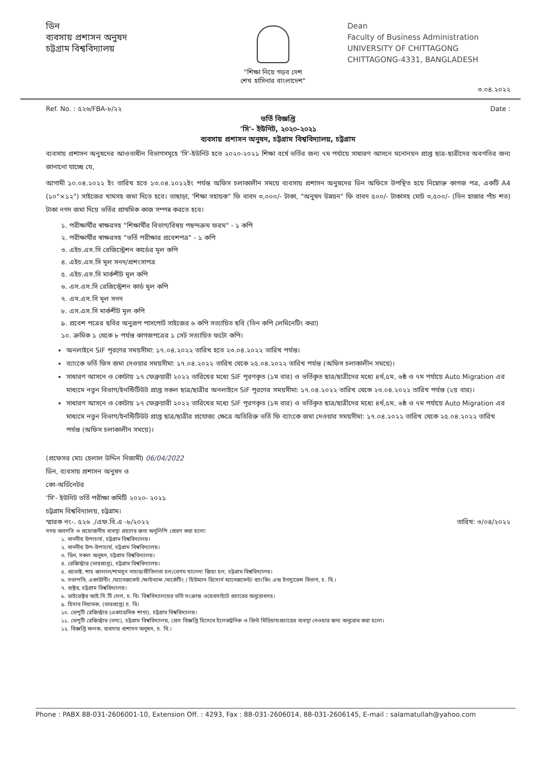ডিন
ব্যবসায় প্রশাসন অনুষদ
চট্টগ্রাম বিশ্ববিদ্যালয়
"শিক্ষা নিয়ে গড়ব দেশ
শেখ হাসিনার বাংলাদেশ"
Dean
Faculty of Business Administration
UNIVERSITY OF CHITTAGONG
CHITTAGONG-4331, BANGLADESH
৩.০৪.২০২২
Ref. No. : ৫২৬/FBA-৮/২২ Date :
ভর্তি বিজ্ঞপ্তি
'সি'- ইউনিট, ২০২০-২০২১
ব্যবসায় প্রশাসন অনুষদ, চট্টগ্রাম বিশ্ববিদ্যালয়, চট্টগ্রাম
ব্যবসায় প্রশাসন অনুষদের আওতাধীন বিভাগসমূহে 'সি'-ইউনিট হতে ২০২০-২০২১ শিক্ষা বর্ষে ভর্তির জন্য ৭ম পর্যায়ে সাধারণ আসনে মনোনয়ন প্রাপ্ত ছাত্র-ছাত্রীদের অবগতির জন্য জানানো যাচ্ছে যে,
আগামী ১০.০৪.২০২২ ইং তারিখ হতে ১৩.০৪.২০২২ইং পর্যন্ত অফিস চলাকালীন সময়ে ব্যবসায় প্রশাসন অনুষদের ডিন অফিসে উপস্থিত হয়ে নিম্নোক্ত কাগজ পত্র, একটি A4 (১০"×১২") সাইজের খামসহ জমা দিতে হবে। তাছাড়া, 'শিক্ষা সহায়ক" ফি বাবদ ৩,০০০/- টাকা, "অনুষদ উন্নয়ন" ফি বাবদ ৫০০/- টাকাসহ মোট ৩,৫০০/- (তিন হাজার পাঁচ শত) টাকা নগদ জমা দিয়ে ভর্তির প্রাথমিক কাজ সম্পন্ন করতে হবে।
১. পরীক্ষার্থীর স্বাক্ষরসহ "শিক্ষার্থীর বিভাগ/বিষয় পছন্দক্রম ফরম" - ১ কপি
২. পরীক্ষার্থীর স্বাক্ষরসহ "ভর্তি পরীক্ষার প্রবেশপত্র" - ১ কপি
৩. এইচ.এস.সি রেজিস্ট্রেশন কার্ডের মূল কপি
৪. এইচ.এস.সি মূল সনদ/প্রশংসাপত্র
৫. এইচ.এস.সি মার্কশীট মূল কপি
৬. এস.এস.সি রেজিস্ট্রেশন কার্ড মূল কপি
৭. এস.এস.সি মূল সনদ
৮. এস.এস.সি মার্কশীট মূল কপি
৯. প্রবেশ পত্রের ছবির অনুরূপ পাসপোর্ট সাইজের ৬ কপি সত্যায়িত ছবি (তিন কপি লেমিনেটিং করা)
১০. ক্রমিক ১ থেকে ৮ পর্যন্ত কাগজপত্রের ১ সেট সত্যায়িত ফটো কপি।
অনলাইনে SIF পূরণের সময়সীমা: ১৭.০৪.২০২২ তারিখ হতে ২৩.০৪.২০২২ তারিখ পর্যন্ত।
ব্যাংকে ভর্তি ফিস জমা দেওয়ার সময়সীমা: ১৭.০৪.২০২২ তারিখ থেকে ২৫.০৪.২০২২ তারিখ পর্যন্ত (অফিস চলাকালীন সময়ে)।
সাধারণ আসনে ও কোটায় ১৭ ফেব্রুয়ারী ২০২২ তারিখের মধ্যে SIF পূরণকৃত (১ম বার) ও ভর্তিকৃত ছাত্র/ছাত্রীদের মধ্যে ৪র্থ,৫ম, ৬ষ্ঠ ও ৭ম পর্যায়ে Auto Migration এর মাধ্যমে নতুন বিভাগ/ইনস্টিটিউট প্রাপ্ত সকল ছাত্র/ছাত্রীর অনলাইনে SIF পূরণের সময়সীমা: ১৭.০৪.২০২২ তারিখ থেকে ২৩.০৪.২০২২ তারিখ পর্যন্ত (২য় বার)।
সাধারণ আসনে ও কোটায় ১৭ ফেব্রুয়ারী ২০২২ তারিখের মধ্যে SIF পূরণকৃত (১ম বার) ও ভর্তিকৃত ছাত্র/ছাত্রীদের মধ্যে ৪র্থ,৫ম, ৬ষ্ঠ ও ৭ম পর্যায়ে Auto Migration এর মাধ্যমে নতুন বিভাগ/ইনস্টিটিউট প্রাপ্ত ছাত্র/ছাত্রীর প্রযোজ্য ক্ষেত্রে অতিরিক্ত ভর্তি ফি ব্যাংকে জমা দেওয়ার সময়সীমা: ১৭.০৪.২০২২ তারিখ থেকে ২৫.০৪.২০২২ তারিখ পর্যন্ত (অফিস চলাকালীন সময়ে)।
(প্রফেসর মোঃ হেলাল উদ্দিন নিজামী) 06/04/2022
ডিন, ব্যবসায় প্রশাসন অনুষদ ও
কো-অর্ডিনেটর
'সি'- ইউনিট ভর্তি পরীক্ষা কমিটি ২০২০- ২০২১
চট্টগ্রাম বিশ্ববিদ্যালয়, চট্টগ্রাম।
স্মারক নং-. ৫২৬ ./এফ.বি.এ -৮/২০২২ তারিখ: ৩/০৪/২০২২
সদয় অবগতি ও প্রয়োজনীয় ব্যবস্থা গ্রহণের জন্য অনুলিপি প্রেরণ করা হলো:
১. মাননীয় উপাচার্য, চট্টগ্রাম বিশ্ববিদ্যালয়।
২. মাননীয় উপ-উপাচার্য, চট্টগ্রাম বিশ্ববিদ্যালয়।
৩. ডিন, সকল অনুষদ, চট্টগ্রাম বিশ্ববিদ্যালয়।
৪. রেজিস্ট্রার (ভারপ্রাপ্ত), চট্টগ্রাম বিশ্ববিদ্যালয়।
৫. প্রভোষ্ট, শাহ জালাল/শামসুন নাহার/প্রীতিলতা হল/বেগম খালেদা জিয়া হল, চট্টগ্রাম বিশ্ববিদ্যালয়।
৬. সভাপতি, একাউন্টিং /ম্যানেজমেন্ট /ফাইন্যান্স /মার্কেটিং / হিউম্যান রিসোর্স ম্যানেজমেন্ট/ ব্যাংকিং এন্ড ইনস্যুরেন্স বিভাগ, চ. বি.।
৭. প্রক্টর, চট্টগ্রাম বিশ্ববিদ্যালয়।
৮. ডাইরেক্টর আই.সি.টি সেল, চ. বি। বিশ্ববিদ্যালয়ের ভর্তি সংক্রান্ত ওয়েবসাইটে প্রচারের অনুরোধসহ।
৯. হিসাব নিয়ামক, (ভারপ্রাপ্ত) চ. বি।
১০. ডেপুটি রেজিস্ট্রার (একাডেমিক শাখা), চট্টগ্রাম বিশ্ববিদ্যালয়।
১১. ডেপুটি রেজিস্ট্রার (তথ্য), চট্টগ্রাম বিশ্ববিদ্যালয়, প্রেস বিজ্ঞপ্তি হিসেবে ইলেকট্রনিক ও প্রিন্ট মিডিয়ায়প্রচারের ব্যবস্থা নেওয়ার জন্য অনুরোধ করা হলো।
১২. বিজ্ঞপ্তি ফলক, ব্যবসায় প্রশাসন অনুষদ, চ. বি.।
Phone : PABX 88-031-2606001-10, Extension Off. : 4293, Fax : 88-031-2606014, 88-031-2606145, E-mail : salamatullah@yahoo.com